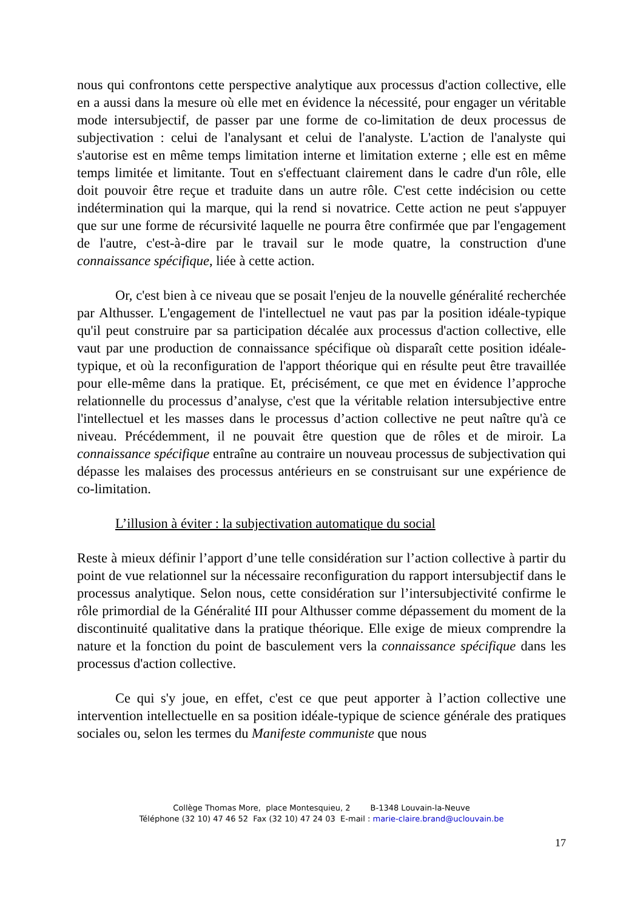nous qui confrontons cette perspective analytique aux processus d'action collective, elle en a aussi dans la mesure où elle met en évidence la nécessité, pour engager un véritable mode intersubjectif, de passer par une forme de co-limitation de deux processus de subjectivation : celui de l'analysant et celui de l'analyste. L'action de l'analyste qui s'autorise est en même temps limitation interne et limitation externe ; elle est en même temps limitée et limitante. Tout en s'effectuant clairement dans le cadre d'un rôle, elle doit pouvoir être reçue et traduite dans un autre rôle. C'est cette indécision ou cette indétermination qui la marque, qui la rend si novatrice. Cette action ne peut s'appuyer que sur une forme de récursivité laquelle ne pourra être confirmée que par l'engagement de l'autre, c'est-à-dire par le travail sur le mode quatre, la construction d'une connaissance spécifique, liée à cette action.
Or, c'est bien à ce niveau que se posait l'enjeu de la nouvelle généralité recherchée par Althusser. L'engagement de l'intellectuel ne vaut pas par la position idéale-typique qu'il peut construire par sa participation décalée aux processus d'action collective, elle vaut par une production de connaissance spécifique où disparaît cette position idéale-typique, et où la reconfiguration de l'apport théorique qui en résulte peut être travaillée pour elle-même dans la pratique. Et, précisément, ce que met en évidence l’approche relationnelle du processus d’analyse, c'est que la véritable relation intersubjective entre l'intellectuel et les masses dans le processus d’action collective ne peut naître qu'à ce niveau. Précédemment, il ne pouvait être question que de rôles et de miroir. La connaissance spécifique entraîne au contraire un nouveau processus de subjectivation qui dépasse les malaises des processus antérieurs en se construisant sur une expérience de co-limitation.
L’illusion à éviter : la subjectivation automatique du social
Reste à mieux définir l’apport d’une telle considération sur l’action collective à partir du point de vue relationnel sur la nécessaire reconfiguration du rapport intersubjectif dans le processus analytique. Selon nous, cette considération sur l’intersubjectivité confirme le rôle primordial de la Généralité III pour Althusser comme dépassement du moment de la discontinuité qualitative dans la pratique théorique. Elle exige de mieux comprendre la nature et la fonction du point de basculement vers la connaissance spécifique dans les processus d'action collective.
Ce qui s'y joue, en effet, c'est ce que peut apporter à l’action collective une intervention intellectuelle en sa position idéale-typique de science générale des pratiques sociales ou, selon les termes du Manifeste communiste que nous
Collège Thomas More, place Montesquieu, 2 B-1348 Louvain-la-Neuve
Téléphone (32 10) 47 46 52 Fax (32 10) 47 24 03 E-mail : marie-claire.brand@uclouvain.be
17